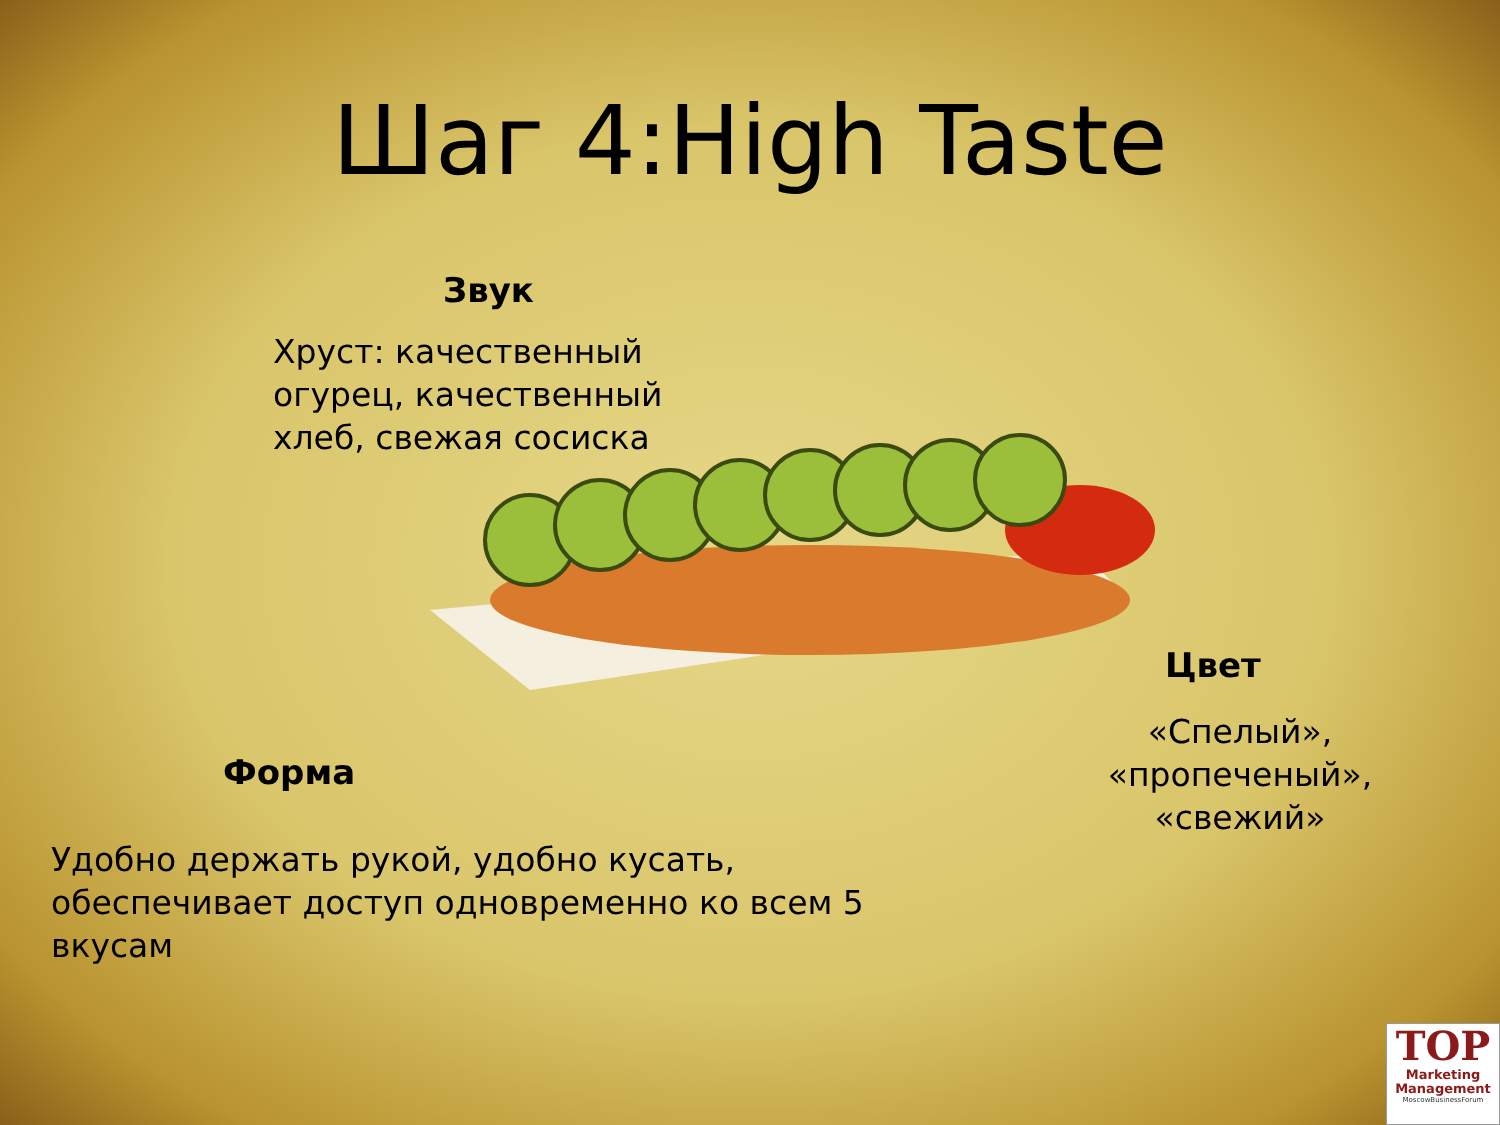Шаг 4:High Taste
Звук
Хруст: качественный огурец, качественный хлеб, свежая сосиска
Цвет
«Спелый», «пропеченый», «свежий»
Форма
Удобно держать рукой, удобно кусать, обеспечивает доступ одновременно ко всем 5 вкусам
TOP
Marketing Management
MoscowBusinessForum